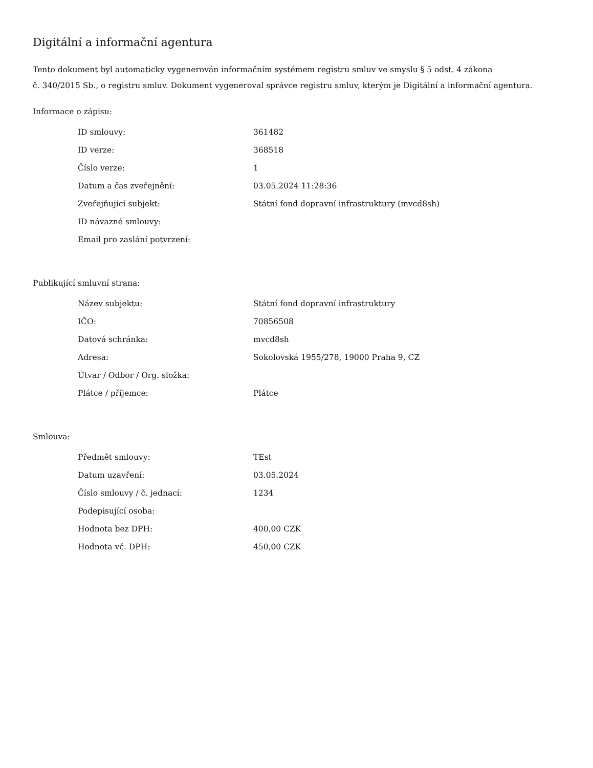Digitální a informační agentura
Tento dokument byl automaticky vygenerován informačním systémem registru smluv ve smyslu § 5 odst. 4 zákona
č. 340/2015 Sb., o registru smluv. Dokument vygeneroval správce registru smluv, kterým je Digitální a informační agentura.
Informace o zápisu:
| ID smlouvy: | 361482 |
| ID verze: | 368518 |
| Číslo verze: | 1 |
| Datum a čas zveřejnění: | 03.05.2024 11:28:36 |
| Zveřejňující subjekt: | Státní fond dopravní infrastruktury (mvcd8sh) |
| ID návazné smlouvy: | |
| Email pro zaslání potvrzení: | |
Publikující smluvní strana:
| Název subjektu: | Státní fond dopravní infrastruktury |
| IČO: | 70856508 |
| Datová schránka: | mvcd8sh |
| Adresa: | Sokolovská 1955/278, 19000 Praha 9, CZ |
| Útvar / Odbor / Org. složka: | |
| Plátce / příjemce: | Plátce |
Smlouva:
| Předmět smlouvy: | TEst |
| Datum uzavření: | 03.05.2024 |
| Číslo smlouvy / č. jednací: | 1234 |
| Podepisující osoba: | |
| Hodnota bez DPH: | 400,00 CZK |
| Hodnota vč. DPH: | 450,00 CZK |